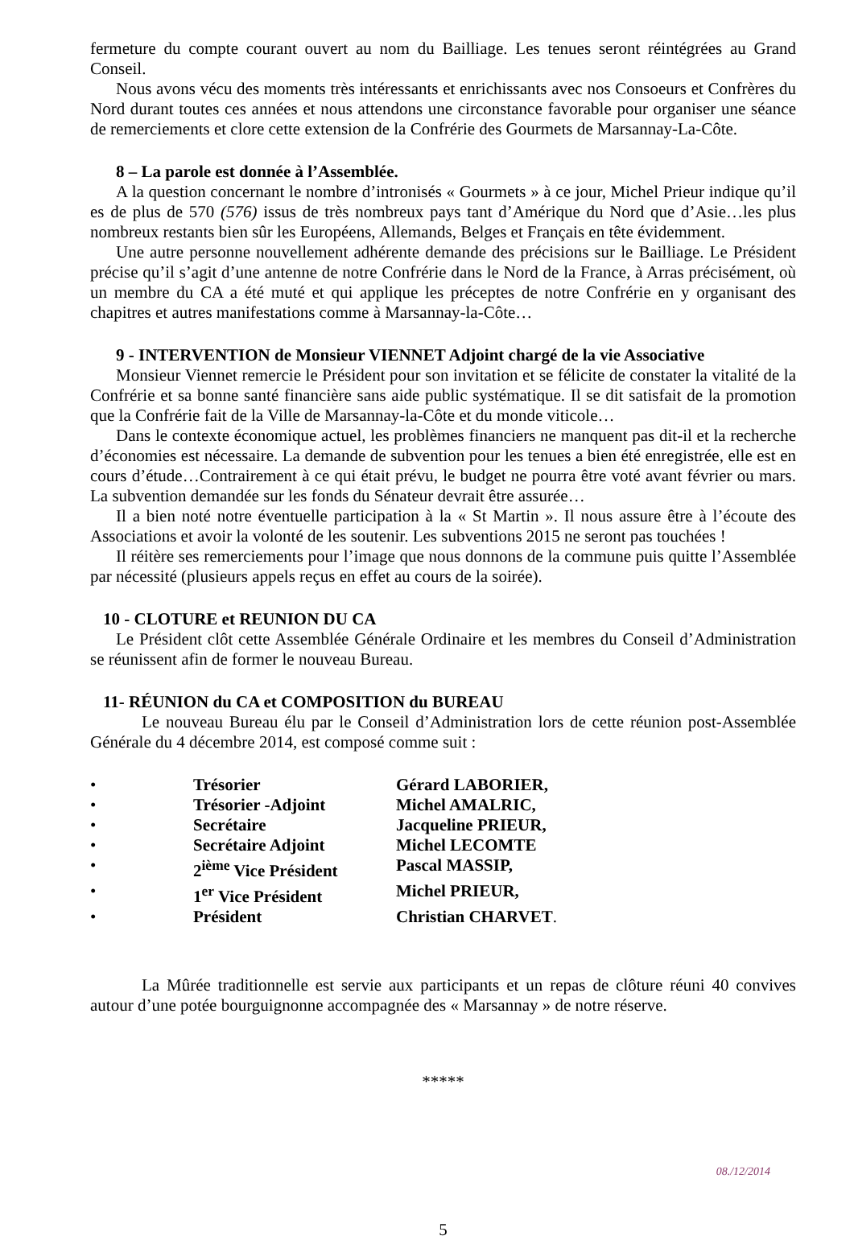fermeture du compte courant ouvert au nom du Bailliage. Les tenues seront réintégrées au Grand Conseil.
Nous avons vécu des moments très intéressants et enrichissants avec nos Consoeurs et Confrères du Nord durant toutes ces années et nous attendons une circonstance favorable pour organiser une séance de remerciements et clore cette extension de la Confrérie des Gourmets de Marsannay-La-Côte.
8 – La parole est donnée à l’Assemblée.
A la question concernant le nombre d’intronisés « Gourmets » à ce jour, Michel Prieur indique qu’il es de plus de 570 (576) issus de très nombreux pays tant d’Amérique du Nord que d’Asie…les plus nombreux restants bien sûr les Européens, Allemands, Belges et Français en tête évidemment.
Une autre personne nouvellement adhérente demande des précisions sur le Bailliage. Le Président précise qu’il s’agit d’une antenne de notre Confrérie dans le Nord de la France, à Arras précisément, où un membre du CA a été muté et qui applique les préceptes de notre Confrérie en y organisant des chapitres et autres manifestations comme à Marsannay-la-Côte…
9 - INTERVENTION de Monsieur VIENNET Adjoint chargé de la vie Associative
Monsieur Viennet remercie le Président pour son invitation et se félicite de constater la vitalité de la Confrérie et sa bonne santé financière sans aide public systématique. Il se dit satisfait de la promotion que la Confrérie fait de la Ville de Marsannay-la-Côte et du monde viticole…
Dans le contexte économique actuel, les problèmes financiers ne manquent pas dit-il et la recherche d’économies est nécessaire. La demande de subvention pour les tenues a bien été enregistrée, elle est en cours d’étude…Contrairement à ce qui était prévu, le budget ne pourra être voté avant février ou mars. La subvention demandée sur les fonds du Sénateur devrait être assurée…
Il a bien noté notre éventuelle participation à la « St Martin ». Il nous assure être à l’écoute des Associations et avoir la volonté de les soutenir. Les subventions 2015 ne seront pas touchées !
Il réitère ses remerciements pour l’image que nous donnons de la commune puis quitte l’Assemblée par nécessité (plusieurs appels reçus en effet au cours de la soirée).
10 - CLOTURE et REUNION DU CA
Le Président clôt cette Assemblée Générale Ordinaire et les membres du Conseil d’Administration se réunissent afin de former le nouveau Bureau.
11- RÉUNION du CA et COMPOSITION du BUREAU
Le nouveau Bureau élu par le Conseil d’Administration lors de cette réunion post-Assemblée Générale du 4 décembre 2014, est composé comme suit :
• Trésorier Gérard LABORIER,
• Trésorier -Adjoint Michel AMALRIC,
• Secrétaire Jacqueline PRIEUR,
• Secrétaire Adjoint Michel LECOMTE
• 2<sup>ième</sup> Vice Président Pascal MASSIP,
• 1<sup>er</sup> Vice Président Michel PRIEUR,
• Président Christian CHARVET.
La Mûrée traditionnelle est servie aux participants et un repas de clôture réuni 40 convives autour d’une potée bourguignonne accompagnée des « Marsannay » de notre réserve.
*****
08./12/2014
5